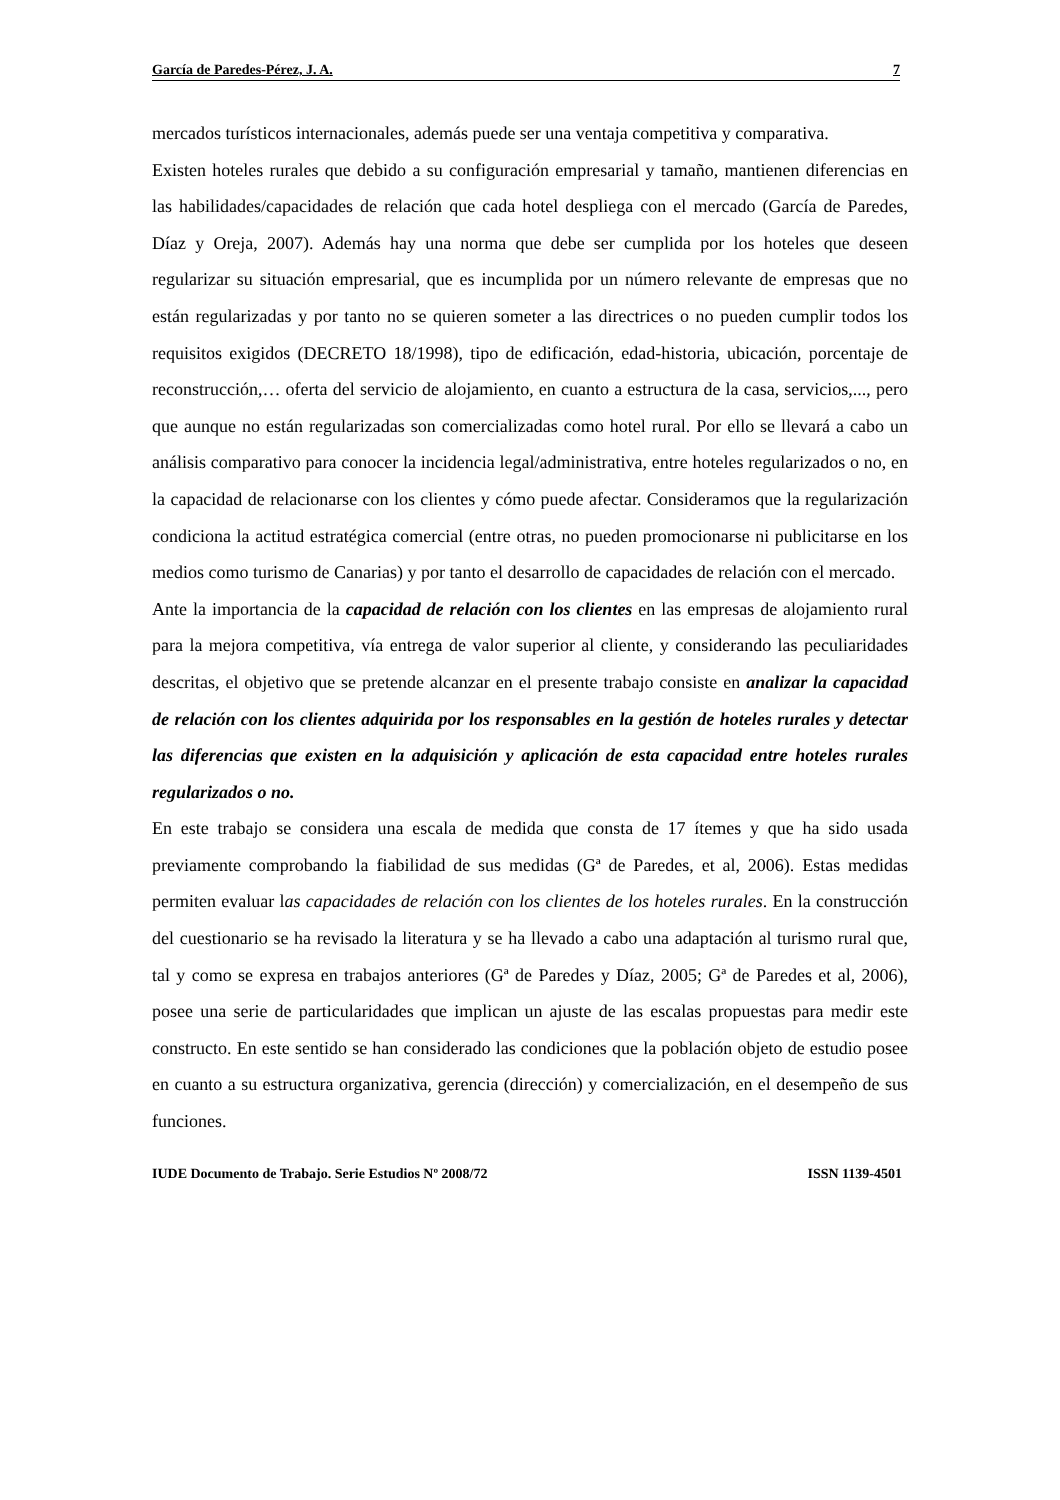García de Paredes-Pérez, J. A. 7
mercados turísticos internacionales, además puede ser una ventaja competitiva y comparativa.
Existen hoteles rurales que debido a su configuración empresarial y tamaño, mantienen diferencias en las habilidades/capacidades de relación que cada hotel despliega con el mercado (García de Paredes, Díaz y Oreja, 2007). Además hay una norma que debe ser cumplida por los hoteles que deseen regularizar su situación empresarial, que es incumplida por un número relevante de empresas que no están regularizadas y por tanto no se quieren someter a las directrices o no pueden cumplir todos los requisitos exigidos (DECRETO 18/1998), tipo de edificación, edad-historia, ubicación, porcentaje de reconstrucción,… oferta del servicio de alojamiento, en cuanto a estructura de la casa, servicios,..., pero que aunque no están regularizadas son comercializadas como hotel rural. Por ello se llevará a cabo un análisis comparativo para conocer la incidencia legal/administrativa, entre hoteles regularizados o no, en la capacidad de relacionarse con los clientes y cómo puede afectar. Consideramos que la regularización condiciona la actitud estratégica comercial (entre otras, no pueden promocionarse ni publicitarse en los medios como turismo de Canarias) y por tanto el desarrollo de capacidades de relación con el mercado.
Ante la importancia de la capacidad de relación con los clientes en las empresas de alojamiento rural para la mejora competitiva, vía entrega de valor superior al cliente, y considerando las peculiaridades descritas, el objetivo que se pretende alcanzar en el presente trabajo consiste en analizar la capacidad de relación con los clientes adquirida por los responsables en la gestión de hoteles rurales y detectar las diferencias que existen en la adquisición y aplicación de esta capacidad entre hoteles rurales regularizados o no.
En este trabajo se considera una escala de medida que consta de 17 ítemes y que ha sido usada previamente comprobando la fiabilidad de sus medidas (Gª de Paredes, et al, 2006). Estas medidas permiten evaluar las capacidades de relación con los clientes de los hoteles rurales. En la construcción del cuestionario se ha revisado la literatura y se ha llevado a cabo una adaptación al turismo rural que, tal y como se expresa en trabajos anteriores (Gª de Paredes y Díaz, 2005; Gª de Paredes et al, 2006), posee una serie de particularidades que implican un ajuste de las escalas propuestas para medir este constructo. En este sentido se han considerado las condiciones que la población objeto de estudio posee en cuanto a su estructura organizativa, gerencia (dirección) y comercialización, en el desempeño de sus funciones.
IUDE Documento de Trabajo. Serie Estudios Nº 2008/72 ISSN 1139-4501